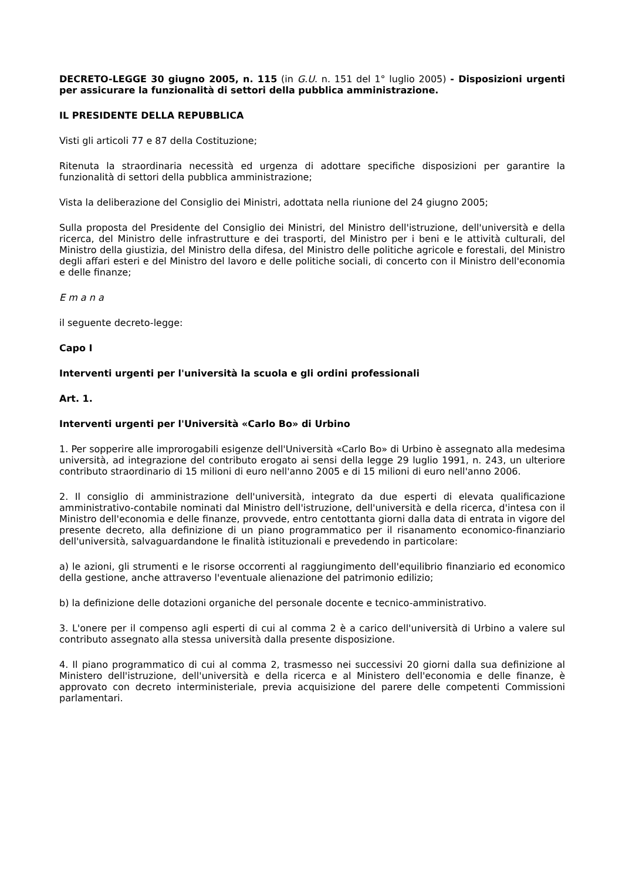DECRETO-LEGGE 30 giugno 2005, n. 115 (in G.U. n. 151 del 1° luglio 2005) - Disposizioni urgenti per assicurare la funzionalità di settori della pubblica amministrazione.
IL PRESIDENTE DELLA REPUBBLICA
Visti gli articoli 77 e 87 della Costituzione;
Ritenuta la straordinaria necessità ed urgenza di adottare specifiche disposizioni per garantire la funzionalità di settori della pubblica amministrazione;
Vista la deliberazione del Consiglio dei Ministri, adottata nella riunione del 24 giugno 2005;
Sulla proposta del Presidente del Consiglio dei Ministri, del Ministro dell'istruzione, dell'università e della ricerca, del Ministro delle infrastrutture e dei trasporti, del Ministro per i beni e le attività culturali, del Ministro della giustizia, del Ministro della difesa, del Ministro delle politiche agricole e forestali, del Ministro degli affari esteri e del Ministro del lavoro e delle politiche sociali, di concerto con il Ministro dell'economia e delle finanze;
E m a n a
il seguente decreto-legge:
Capo I
Interventi urgenti per l'università la scuola e gli ordini professionali
Art. 1.
Interventi urgenti per l'Università «Carlo Bo» di Urbino
1. Per sopperire alle improrogabili esigenze dell'Università «Carlo Bo» di Urbino è assegnato alla medesima università, ad integrazione del contributo erogato ai sensi della legge 29 luglio 1991, n. 243, un ulteriore contributo straordinario di 15 milioni di euro nell'anno 2005 e di 15 milioni di euro nell'anno 2006.
2. Il consiglio di amministrazione dell'università, integrato da due esperti di elevata qualificazione amministrativo-contabile nominati dal Ministro dell'istruzione, dell'università e della ricerca, d'intesa con il Ministro dell'economia e delle finanze, provvede, entro centottanta giorni dalla data di entrata in vigore del presente decreto, alla definizione di un piano programmatico per il risanamento economico-finanziario dell'università, salvaguardandone le finalità istituzionali e prevedendo in particolare:
a) le azioni, gli strumenti e le risorse occorrenti al raggiungimento dell'equilibrio finanziario ed economico della gestione, anche attraverso l'eventuale alienazione del patrimonio edilizio;
b) la definizione delle dotazioni organiche del personale docente e tecnico-amministrativo.
3. L'onere per il compenso agli esperti di cui al comma 2 è a carico dell'università di Urbino a valere sul contributo assegnato alla stessa università dalla presente disposizione.
4. Il piano programmatico di cui al comma 2, trasmesso nei successivi 20 giorni dalla sua definizione al Ministero dell'istruzione, dell'università e della ricerca e al Ministero dell'economia e delle finanze, è approvato con decreto interministeriale, previa acquisizione del parere delle competenti Commissioni parlamentari.